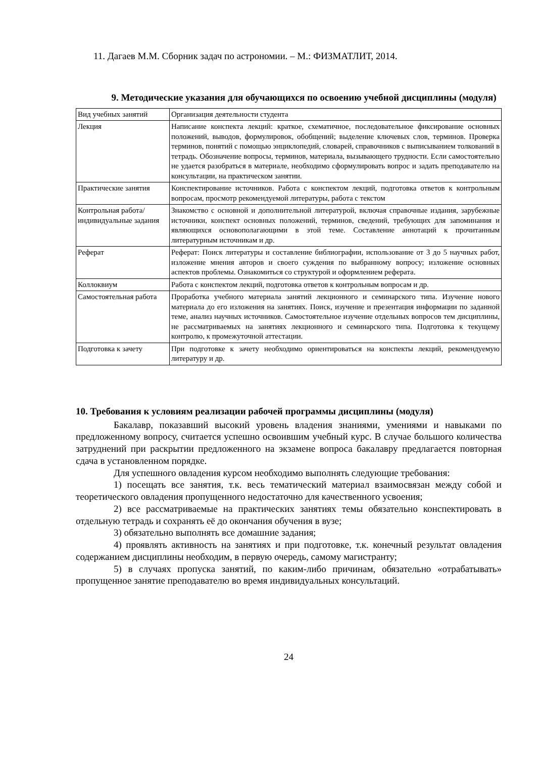11. Дагаев М.М. Сборник задач по астрономии. – М.: ФИЗМАТЛИТ, 2014.
9. Методические указания для обучающихся по освоению учебной дисциплины (модуля)
| Вид учебных занятий | Организация деятельности студента |
| Лекция | Написание конспекта лекций: краткое, схематичное, последовательное фиксирование основных положений, выводов, формулировок, обобщений; выделение ключевых слов, терминов. Проверка терминов, понятий с помощью энциклопедий, словарей, справочников с выписыванием толкований в тетрадь. Обозначение вопросы, терминов, материала, вызывающего трудности. Если самостоятельно не удается разобраться в материале, необходимо сформулировать вопрос и задать преподавателю на консультации, на практическом занятии. |
| Практические занятия | Конспектирование источников. Работа с конспектом лекций, подготовка ответов к контрольным вопросам, просмотр рекомендуемой литературы, работа с текстом |
| Контрольная работа/ индивидуальные задания | Знакомство с основной и дополнительной литературой, включая справочные издания, зарубежные источники, конспект основных положений, терминов, сведений, требующих для запоминания и являющихся основополагающими в этой теме. Составление аннотаций к прочитанным литературным источникам и др. |
| Реферат | Реферат: Поиск литературы и составление библиографии, использование от 3 до 5 научных работ, изложение мнения авторов и своего суждения по выбранному вопросу; изложение основных аспектов проблемы. Ознакомиться со структурой и оформлением реферата. |
| Коллоквиум | Работа с конспектом лекций, подготовка ответов к контрольным вопросам и др. |
| Самостоятельная работа | Проработка учебного материала занятий лекционного и семинарского типа. Изучение нового материала до его изложения на занятиях. Поиск, изучение и презентация информации по заданной теме, анализ научных источников. Самостоятельное изучение отдельных вопросов тем дисциплины, не рассматриваемых на занятиях лекционного и семинарского типа. Подготовка к текущему контролю, к промежуточной аттестации. |
| Подготовка к зачету | При подготовке к зачету необходимо ориентироваться на конспекты лекций, рекомендуемую литературу и др. |
10. Требования к условиям реализации рабочей программы дисциплины (модуля)
Бакалавр, показавший высокий уровень владения знаниями, умениями и навыками по предложенному вопросу, считается успешно освоившим учебный курс. В случае большого количества затруднений при раскрытии предложенного на экзамене вопроса бакалавру предлагается повторная сдача в установленном порядке.
Для успешного овладения курсом необходимо выполнять следующие требования:
1) посещать все занятия, т.к. весь тематический материал взаимосвязан между собой и теоретического овладения пропущенного недостаточно для качественного усвоения;
2) все рассматриваемые на практических занятиях темы обязательно конспектировать в отдельную тетрадь и сохранять её до окончания обучения в вузе;
3) обязательно выполнять все домашние задания;
4) проявлять активность на занятиях и при подготовке, т.к. конечный результат овладения содержанием дисциплины необходим, в первую очередь, самому магистранту;
5) в случаях пропуска занятий, по каким-либо причинам, обязательно «отрабатывать» пропущенное занятие преподавателю во время индивидуальных консультаций.
24